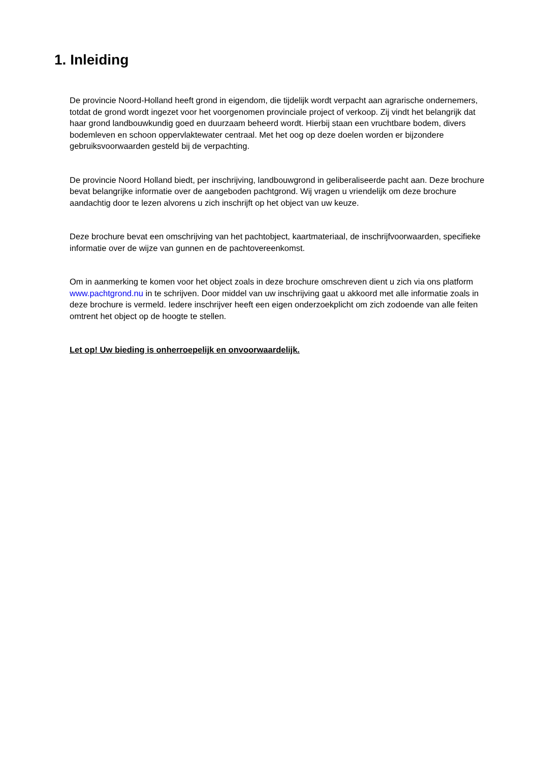1. Inleiding
De provincie Noord-Holland heeft grond in eigendom, die tijdelijk wordt verpacht aan agrarische ondernemers, totdat de grond wordt ingezet voor het voorgenomen provinciale project of verkoop. Zij vindt het belangrijk dat haar grond landbouwkundig goed en duurzaam beheerd wordt. Hierbij staan een vruchtbare bodem, divers bodemleven en schoon oppervlaktewater centraal. Met het oog op deze doelen worden er bijzondere gebruiksvoorwaarden gesteld bij de verpachting.
De provincie Noord Holland biedt, per inschrijving, landbouwgrond in geliberaliseerde pacht aan. Deze brochure bevat belangrijke informatie over de aangeboden pachtgrond. Wij vragen u vriendelijk om deze brochure aandachtig door te lezen alvorens u zich inschrijft op het object van uw keuze.
Deze brochure bevat een omschrijving van het pachtobject, kaartmateriaal, de inschrijfvoorwaarden, specifieke informatie over de wijze van gunnen en de pachtovereenkomst.
Om in aanmerking te komen voor het object zoals in deze brochure omschreven dient u zich via ons platform www.pachtgrond.nu in te schrijven. Door middel van uw inschrijving gaat u akkoord met alle informatie zoals in deze brochure is vermeld. Iedere inschrijver heeft een eigen onderzoekplicht om zich zodoende van alle feiten omtrent het object op de hoogte te stellen.
Let op! Uw bieding is onherroepelijk en onvoorwaardelijk.